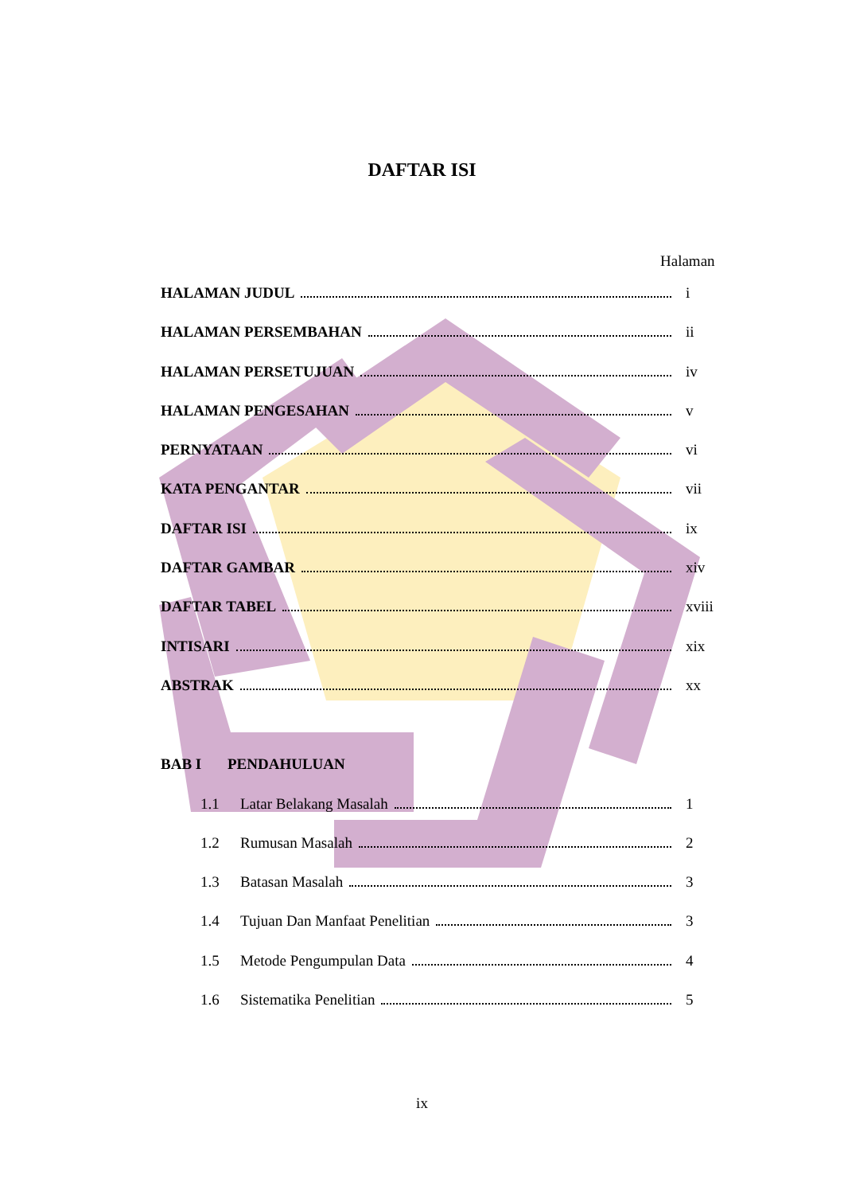DAFTAR ISI
Halaman
HALAMAN JUDUL i
HALAMAN PERSEMBAHAN ii
HALAMAN PERSETUJUAN iv
HALAMAN PENGESAHAN v
PERNYATAAN vi
KATA PENGANTAR vii
DAFTAR ISI ix
DAFTAR GAMBAR xiv
DAFTAR TABEL xviii
INTISARI xix
ABSTRAK xx
BAB I PENDAHULUAN
1.1 Latar Belakang Masalah 1
1.2 Rumusan Masalah 2
1.3 Batasan Masalah 3
1.4 Tujuan Dan Manfaat Penelitian 3
1.5 Metode Pengumpulan Data 4
1.6 Sistematika Penelitian 5
ix